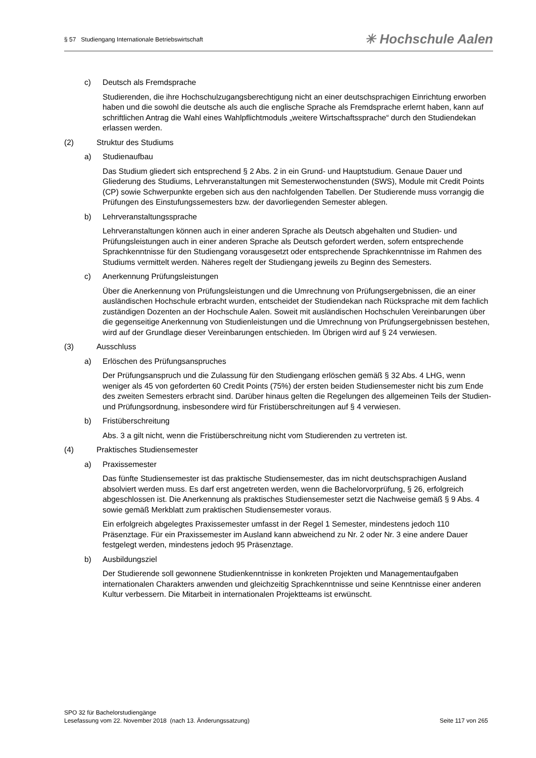§ 57 Studiengang Internationale Betriebswirtschaft ✳ Hochschule Aalen
c) Deutsch als Fremdsprache
Studierenden, die ihre Hochschulzugangsberechtigung nicht an einer deutschsprachigen Einrichtung erworben haben und die sowohl die deutsche als auch die englische Sprache als Fremdsprache erlernt haben, kann auf schriftlichen Antrag die Wahl eines Wahlpflichtmoduls „weitere Wirtschaftssprache“ durch den Studiendekan erlassen werden.
(2) Struktur des Studiums
a) Studienaufbau
Das Studium gliedert sich entsprechend § 2 Abs. 2 in ein Grund- und Hauptstudium. Genaue Dauer und Gliederung des Studiums, Lehrveranstaltungen mit Semesterwochenstunden (SWS), Module mit Credit Points (CP) sowie Schwerpunkte ergeben sich aus den nachfolgenden Tabellen. Der Studierende muss vorrangig die Prüfungen des Einstufungssemesters bzw. der davorliegenden Semester ablegen.
b) Lehrveranstaltungssprache
Lehrveranstaltungen können auch in einer anderen Sprache als Deutsch abgehalten und Studien- und Prüfungsleistungen auch in einer anderen Sprache als Deutsch gefordert werden, sofern entsprechende Sprachkenntnisse für den Studiengang vorausgesetzt oder entsprechende Sprachkenntnisse im Rahmen des Studiums vermittelt werden. Näheres regelt der Studiengang jeweils zu Beginn des Semesters.
c) Anerkennung Prüfungsleistungen
Über die Anerkennung von Prüfungsleistungen und die Umrechnung von Prüfungsergebnissen, die an einer ausländischen Hochschule erbracht wurden, entscheidet der Studiendekan nach Rücksprache mit dem fachlich zuständigen Dozenten an der Hochschule Aalen. Soweit mit ausländischen Hochschulen Vereinbarungen über die gegenseitige Anerkennung von Studienleistungen und die Umrechnung von Prüfungsergebnissen bestehen, wird auf der Grundlage dieser Vereinbarungen entschieden. Im Übrigen wird auf § 24 verwiesen.
(3) Ausschluss
a) Erlöschen des Prüfungsanspruches
Der Prüfungsanspruch und die Zulassung für den Studiengang erlöschen gemäß § 32 Abs. 4 LHG, wenn weniger als 45 von geforderten 60 Credit Points (75%) der ersten beiden Studiensemester nicht bis zum Ende des zweiten Semesters erbracht sind. Darüber hinaus gelten die Regelungen des allgemeinen Teils der Studien- und Prüfungsordnung, insbesondere wird für Fristüberschreitungen auf § 4 verwiesen.
b) Fristüberschreitung
Abs. 3 a gilt nicht, wenn die Fristüberschreitung nicht vom Studierenden zu vertreten ist.
(4) Praktisches Studiensemester
a) Praxissemester
Das fünfte Studiensemester ist das praktische Studiensemester, das im nicht deutschsprachigen Ausland absolviert werden muss. Es darf erst angetreten werden, wenn die Bachelorvorprüfung, § 26, erfolgreich abgeschlossen ist. Die Anerkennung als praktisches Studiensemester setzt die Nachweise gemäß § 9 Abs. 4 sowie gemäß Merkblatt zum praktischen Studiensemester voraus.
Ein erfolgreich abgelegtes Praxissemester umfasst in der Regel 1 Semester, mindestens jedoch 110 Präsenztage. Für ein Praxissemester im Ausland kann abweichend zu Nr. 2 oder Nr. 3 eine andere Dauer festgelegt werden, mindestens jedoch 95 Präsenztage.
b) Ausbildungsziel
Der Studierende soll gewonnene Studienkenntnisse in konkreten Projekten und Managementaufgaben internationalen Charakters anwenden und gleichzeitig Sprachkenntnisse und seine Kenntnisse einer anderen Kultur verbessern. Die Mitarbeit in internationalen Projektteams ist erwünscht.
SPO 32 für Bachelorstudiengänge
Lesefassung vom 22. November 2018 (nach 13. Änderungssatzung) Seite 117 von 265